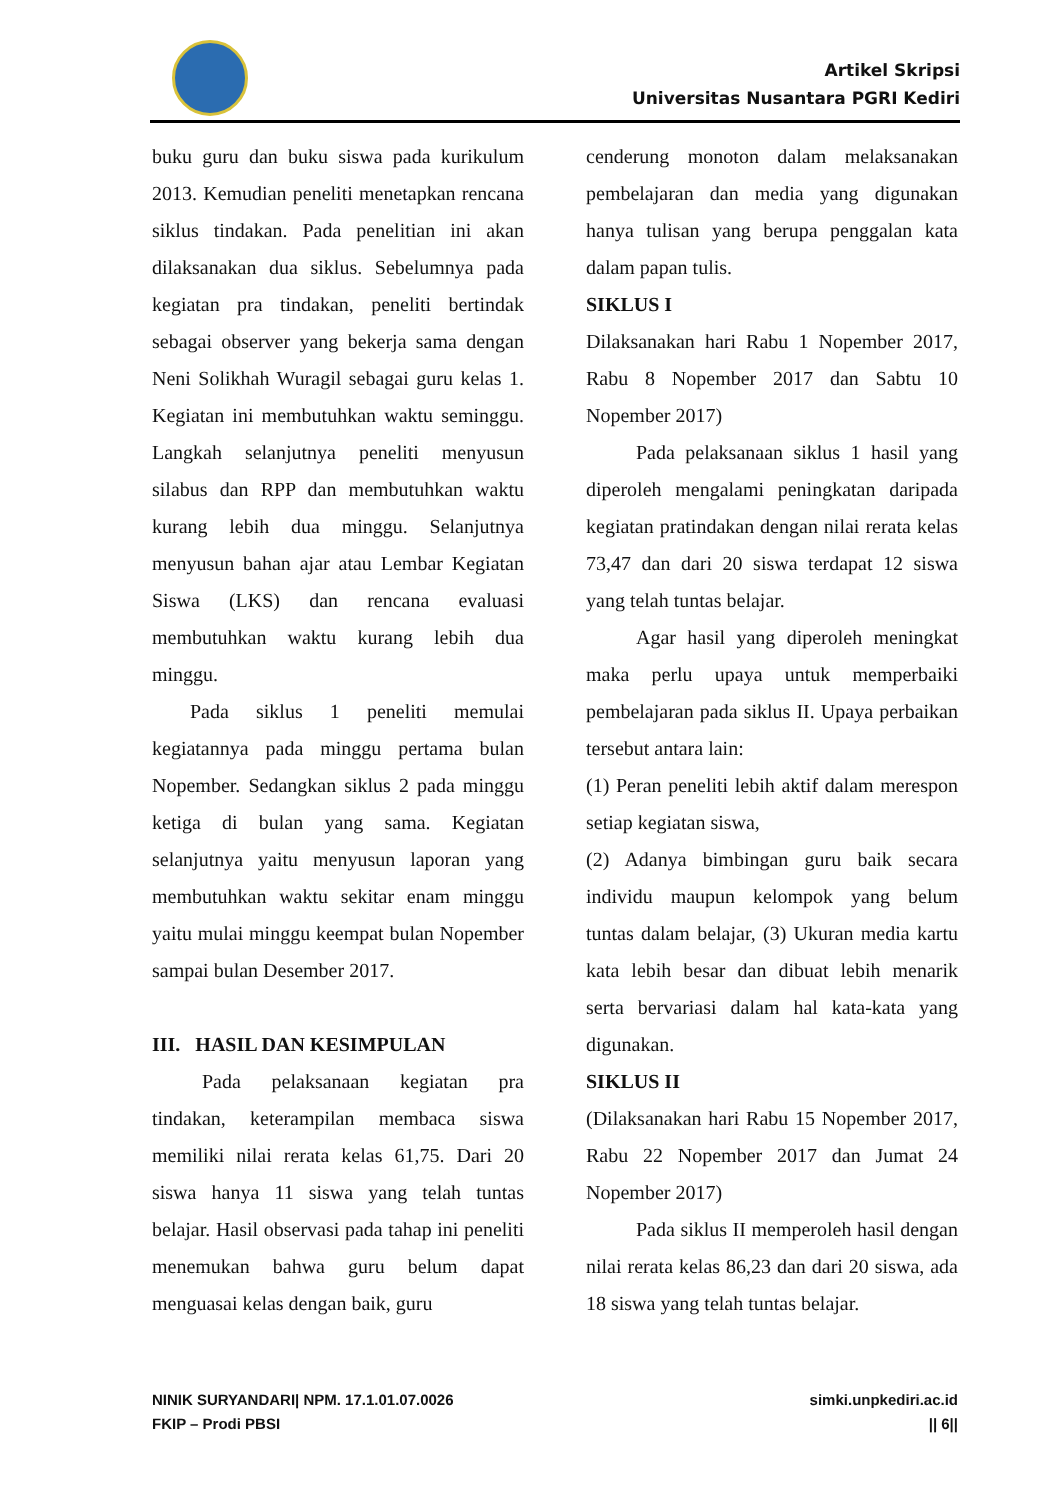Artikel Skripsi
Universitas Nusantara PGRI Kediri
buku guru dan buku siswa pada kurikulum 2013. Kemudian peneliti menetapkan rencana siklus tindakan. Pada penelitian ini akan dilaksanakan dua siklus. Sebelumnya pada kegiatan pra tindakan, peneliti bertindak sebagai observer yang bekerja sama dengan Neni Solikhah Wuragil sebagai guru kelas 1. Kegiatan ini membutuhkan waktu seminggu. Langkah selanjutnya peneliti menyusun silabus dan RPP dan membutuhkan waktu kurang lebih dua minggu. Selanjutnya menyusun bahan ajar atau Lembar Kegiatan Siswa (LKS) dan rencana evaluasi membutuhkan waktu kurang lebih dua minggu.
Pada siklus 1 peneliti memulai kegiatannya pada minggu pertama bulan Nopember. Sedangkan siklus 2 pada minggu ketiga di bulan yang sama. Kegiatan selanjutnya yaitu menyusun laporan yang membutuhkan waktu sekitar enam minggu yaitu mulai minggu keempat bulan Nopember sampai bulan Desember 2017.
III. HASIL DAN KESIMPULAN
Pada pelaksanaan kegiatan pra tindakan, keterampilan membaca siswa memiliki nilai rerata kelas 61,75. Dari 20 siswa hanya 11 siswa yang telah tuntas belajar. Hasil observasi pada tahap ini peneliti menemukan bahwa guru belum dapat menguasai kelas dengan baik, guru
cenderung monoton dalam melaksanakan pembelajaran dan media yang digunakan hanya tulisan yang berupa penggalan kata dalam papan tulis.
SIKLUS I
Dilaksanakan hari Rabu 1 Nopember 2017, Rabu 8 Nopember 2017 dan Sabtu 10 Nopember 2017)
Pada pelaksanaan siklus 1 hasil yang diperoleh mengalami peningkatan daripada kegiatan pratindakan dengan nilai rerata kelas 73,47 dan dari 20 siswa terdapat 12 siswa yang telah tuntas belajar.
Agar hasil yang diperoleh meningkat maka perlu upaya untuk memperbaiki pembelajaran pada siklus II. Upaya perbaikan tersebut antara lain:
(1) Peran peneliti lebih aktif dalam merespon setiap kegiatan siswa,
(2) Adanya bimbingan guru baik secara individu maupun kelompok yang belum tuntas dalam belajar, (3) Ukuran media kartu kata lebih besar dan dibuat lebih menarik serta bervariasi dalam hal kata-kata yang digunakan.
SIKLUS II
(Dilaksanakan hari Rabu 15 Nopember 2017, Rabu 22 Nopember 2017 dan Jumat 24 Nopember 2017)
Pada siklus II memperoleh hasil dengan nilai rerata kelas 86,23 dan dari 20 siswa, ada 18 siswa yang telah tuntas belajar.
NINIK SURYANDARI| NPM. 17.1.01.07.0026
FKIP – Prodi PBSI
simki.unpkediri.ac.id
|| 6||